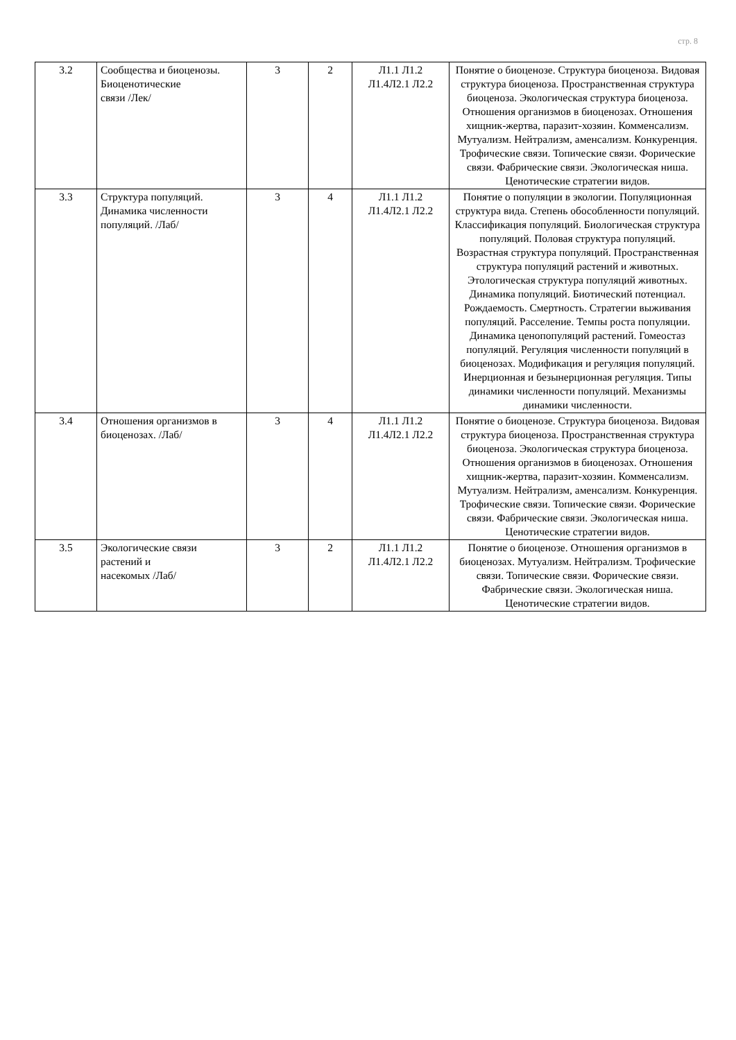стр. 8
| 3.2 | Сообщества и биоценозы. Биоценотические связи /Лек/ | 3 | 2 | Л1.1 Л1.2 Л1.4Л2.1 Л2.2 | Понятие о биоценозе. Структура биоценоза. Видовая структура биоценоза. Пространственная структура биоценоза. Экологическая структура биоценоза. Отношения организмов в биоценозах. Отношения хищник-жертва, паразит-хозяин. Комменсализм. Мутуализм. Нейтрализм, аменсализм. Конкуренция. Трофические связи. Топические связи. Форические связи. Фабрические связи. Экологическая ниша. Ценотические стратегии видов. |
| 3.3 | Структура популяций. Динамика численности популяций. /Лаб/ | 3 | 4 | Л1.1 Л1.2 Л1.4Л2.1 Л2.2 | Понятие о популяции в экологии. Популяционная структура вида. Степень обособленности популяций. Классификация популяций. Биологическая структура популяций. Половая структура популяций. Возрастная структура популяций. Пространственная структура популяций растений и животных. Этологическая структура популяций животных. Динамика популяций. Биотический потенциал. Рождаемость. Смертность. Стратегии выживания популяций. Расселение. Темпы роста популяции. Динамика ценопопуляций растений. Гомеостаз популяций. Регуляция численности популяций в биоценозах. Модификация и регуляция популяций. Инерционная и безынерционная регуляция. Типы динамики численности популяций. Механизмы динамики численности. |
| 3.4 | Отношения организмов в биоценозах. /Лаб/ | 3 | 4 | Л1.1 Л1.2 Л1.4Л2.1 Л2.2 | Понятие о биоценозе. Структура биоценоза. Видовая структура биоценоза. Пространственная структура биоценоза. Экологическая структура биоценоза. Отношения организмов в биоценозах. Отношения хищник-жертва, паразит-хозяин. Комменсализм. Мутуализм. Нейтрализм, аменсализм. Конкуренция. Трофические связи. Топические связи. Форические связи. Фабрические связи. Экологическая ниша. Ценотические стратегии видов. |
| 3.5 | Экологические связи растений и насекомых /Лаб/ | 3 | 2 | Л1.1 Л1.2 Л1.4Л2.1 Л2.2 | Понятие о биоценозе. Отношения организмов в биоценозах. Мутуализм. Нейтрализм. Трофические связи. Топические связи. Форические связи. Фабрические связи. Экологическая ниша. Ценотические стратегии видов. |